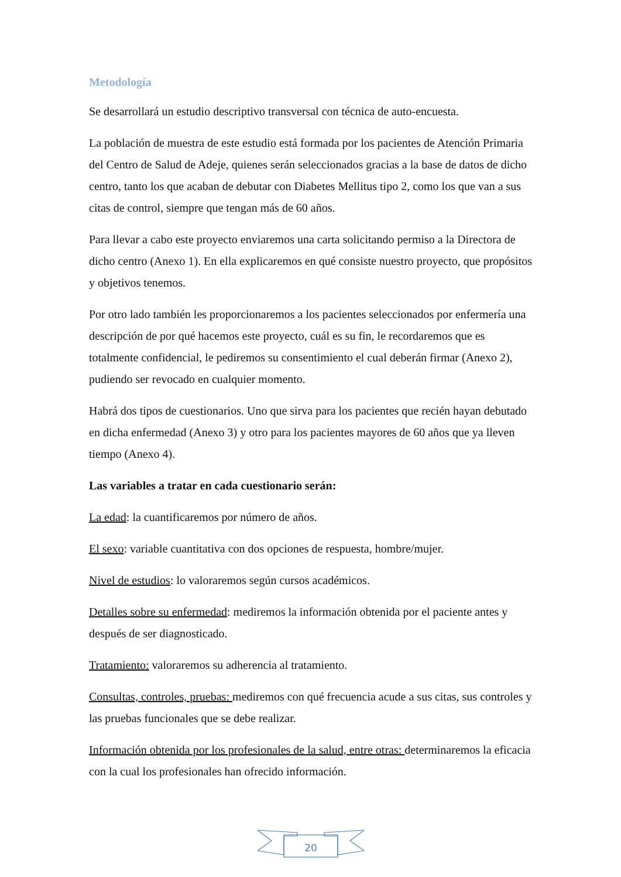Metodología
Se desarrollará un estudio descriptivo transversal con técnica de auto-encuesta.
La población de muestra de este estudio está formada por los pacientes de Atención Primaria del Centro de Salud de Adeje, quienes serán seleccionados gracias a la base de datos de dicho centro, tanto los que acaban de debutar con Diabetes Mellitus tipo 2, como los que van a sus citas de control, siempre que tengan más de 60 años.
Para llevar a cabo este proyecto enviaremos una carta solicitando permiso a la Directora de dicho centro (Anexo 1). En ella explicaremos en qué consiste nuestro proyecto, que propósitos y objetivos tenemos.
Por otro lado también les proporcionaremos a los pacientes seleccionados por enfermería una descripción de por qué hacemos este proyecto, cuál es su fin, le recordaremos que es totalmente confidencial, le pediremos su consentimiento el cual deberán firmar (Anexo 2), pudiendo ser revocado en cualquier momento.
Habrá dos tipos de cuestionarios. Uno que sirva para los pacientes que recién hayan debutado en dicha enfermedad (Anexo 3) y otro para los pacientes mayores de 60 años que ya lleven tiempo (Anexo 4).
Las variables a tratar en cada cuestionario serán:
La edad: la cuantificaremos por número de años.
El sexo: variable cuantitativa con dos opciones de respuesta, hombre/mujer.
Nivel de estudios: lo valoraremos según cursos académicos.
Detalles sobre su enfermedad: mediremos la información obtenida por el paciente antes y después de ser diagnosticado.
Tratamiento: valoraremos su adherencia al tratamiento.
Consultas, controles, pruebas: mediremos con qué frecuencia acude a sus citas, sus controles y las pruebas funcionales que se debe realizar.
Información obtenida por los profesionales de la salud, entre otras: determinaremos la eficacia con la cual los profesionales han ofrecido información.
20